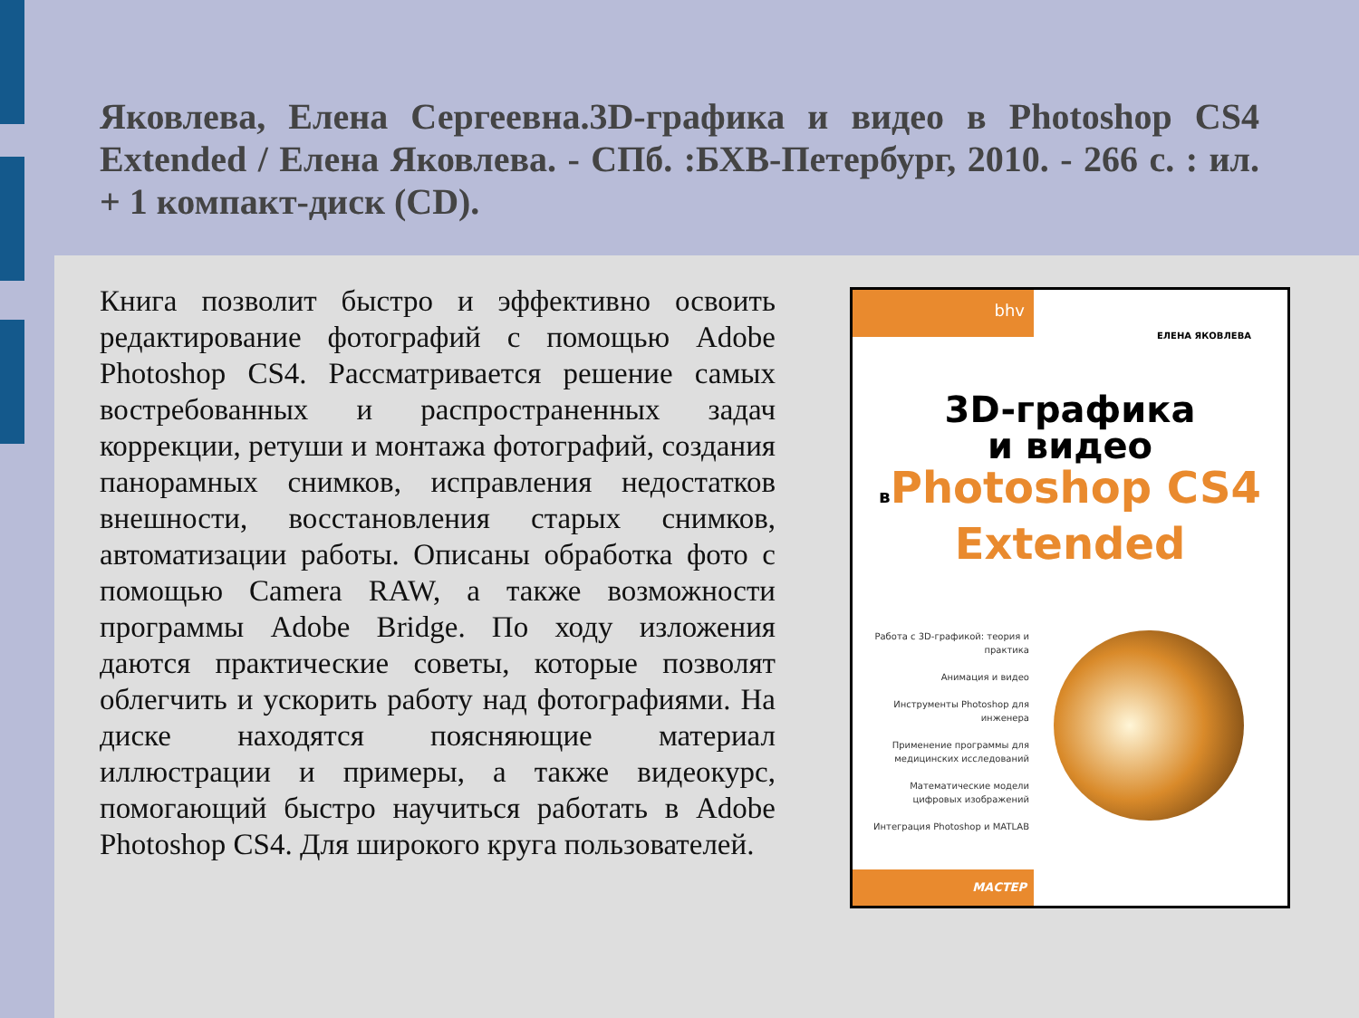Яковлева, Елена Сергеевна.3D-графика и видео в Photoshop CS4 Extended / Елена Яковлева. - СПб. :БХВ-Петербург, 2010. - 266 с. : ил. + 1 компакт-диск (CD).
Книга позволит быстро и эффективно освоить редактирование фотографий с помощью Adobe Photoshop CS4. Рассматривается решение самых востребованных и распространенных задач коррекции, ретуши и монтажа фотографий, создания панорамных снимков, исправления недостатков внешности, восстановления старых снимков, автоматизации работы. Описаны обработка фото с помощью Camera RAW, а также возможности программы Adobe Bridge. По ходу изложения даются практические советы, которые позволят облегчить и ускорить работу над фотографиями. На диске находятся поясняющие материал иллюстрации и примеры, а также видеокурс, помогающий быстро научиться работать в Adobe Photoshop CS4. Для широкого круга пользователей.
bhv
ЕЛЕНА ЯКОВЛЕВА
3D-графика
и видео
в Photoshop CS4
Extended
Работа с 3D-графикой: теория и практика
Анимация и видео
Инструменты Photoshop для инженера
Применение программы для медицинских исследований
Математические модели цифровых изображений
Интеграция Photoshop и MATLAB
МАСТЕР